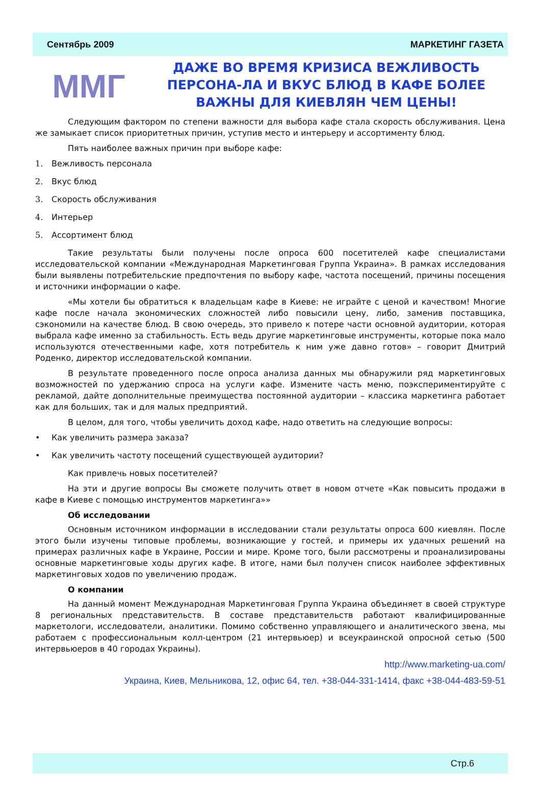Сентябрь 2009 МАРКЕТИНГ ГАЗЕТА
MMГ
ДАЖЕ ВО ВРЕМЯ КРИЗИСА ВЕЖЛИВОСТЬ ПЕРСОНА-ЛА И ВКУС БЛЮД В КАФЕ БОЛЕЕ ВАЖНЫ ДЛЯ КИЕВЛЯН ЧЕМ ЦЕНЫ!
Следующим фактором по степени важности для выбора кафе стала скорость обслуживания. Цена же замыкает список приоритетных причин, уступив место и интерьеру и ассортименту блюд.
Пять наиболее важных причин при выборе кафе:
1. Вежливость персонала
2. Вкус блюд
3. Скорость обслуживания
4. Интерьер
5. Ассортимент блюд
Такие результаты были получены после опроса 600 посетителей кафе специалистами исследовательской компании «Международная Маркетинговая Группа Украина». В рамках исследования были выявлены потребительские предпочтения по выбору кафе, частота посещений, причины посещения и источники информации о кафе.
«Мы хотели бы обратиться к владельцам кафе в Киеве: не играйте с ценой и качеством! Многие кафе после начала экономических сложностей либо повысили цену, либо, заменив поставщика, сэкономили на качестве блюд. В свою очередь, это привело к потере части основной аудитории, которая выбрала кафе именно за стабильность. Есть ведь другие маркетинговые инструменты, которые пока мало используются отечественными кафе, хотя потребитель к ним уже давно готов» – говорит Дмитрий Роденко, директор исследовательской компании.
В результате проведенного после опроса анализа данных мы обнаружили ряд маркетинговых возможностей по удержанию спроса на услуги кафе. Измените часть меню, поэкспериментируйте с рекламой, дайте дополнительные преимущества постоянной аудитории – классика маркетинга работает как для больших, так и для малых предприятий.
В целом, для того, чтобы увеличить доход кафе, надо ответить на следующие вопросы:
• Как увеличить размера заказа?
• Как увеличить частоту посещений существующей аудитории?
Как привлечь новых посетителей?
На эти и другие вопросы Вы сможете получить ответ в новом отчете «Как повысить продажи в кафе в Киеве с помощью инструментов маркетинга»»
Об исследовании
Основным источником информации в исследовании стали результаты опроса 600 киевлян. После этого были изучены типовые проблемы, возникающие у гостей, и примеры их удачных решений на примерах различных кафе в Украине, России и мире. Кроме того, были рассмотрены и проанализированы основные маркетинговые ходы других кафе. В итоге, нами был получен список наиболее эффективных маркетинговых ходов по увеличению продаж.
О компании
На данный момент Международная Маркетинговая Группа Украина объединяет в своей структуре 8 региональных представительств. В составе представительств работают квалифицированные маркетологи, исследователи, аналитики. Помимо собственно управляющего и аналитического звена, мы работаем с профессиональным колл-центром (21 интервьюер) и всеукраинской опросной сетью (500 интервьюеров в 40 городах Украины).
http://www.marketing-ua.com/
Украина, Киев, Мельникова, 12, офис 64, тел. +38-044-331-1414, факс +38-044-483-59-51
Стр.6